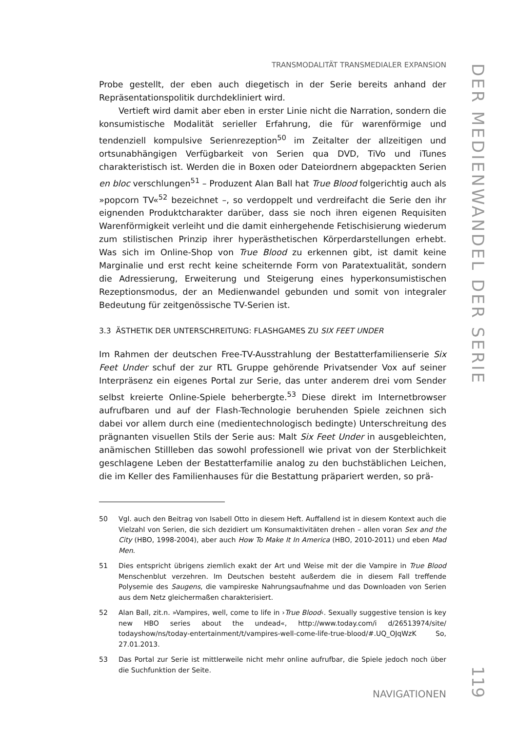TRANSMODALITÄT TRANSMEDIALER EXPANSION
Probe gestellt, der eben auch diegetisch in der Serie bereits anhand der Repräsentationspolitik durchdekliniert wird.
Vertieft wird damit aber eben in erster Linie nicht die Narration, sondern die konsumistische Modalität serieller Erfahrung, die für warenförmige und tendenziell kompulsive Serienrezeption<sup>50</sup> im Zeitalter der allzeitigen und ortsunabhängigen Verfügbarkeit von Serien qua DVD, TiVo und iTunes charakteristisch ist. Werden die in Boxen oder Dateiordnern abgepackten Serien en bloc verschlungen<sup>51</sup> – Produzent Alan Ball hat True Blood folgerichtig auch als »popcorn TV«<sup>52</sup> bezeichnet –, so verdoppelt und verdreifacht die Serie den ihr eignenden Produktcharakter darüber, dass sie noch ihren eigenen Requisiten Warenförmigkeit verleiht und die damit einhergehende Fetischisierung wiederum zum stilistischen Prinzip ihrer hyperästhetischen Körperdarstellungen erhebt. Was sich im Online-Shop von True Blood zu erkennen gibt, ist damit keine Marginalie und erst recht keine scheiternde Form von Paratextualität, sondern die Adressierung, Erweiterung und Steigerung eines hyperkonsumistischen Rezeptionsmodus, der an Medienwandel gebunden und somit von integraler Bedeutung für zeitgenössische TV-Serien ist.
3.3 ÄSTHETIK DER UNTERSCHREITUNG: FLASHGAMES ZU SIX FEET UNDER
Im Rahmen der deutschen Free-TV-Ausstrahlung der Bestatterfamilienserie Six Feet Under schuf der zur RTL Gruppe gehörende Privatsender Vox auf seiner Interpräsenz ein eigenes Portal zur Serie, das unter anderem drei vom Sender selbst kreierte Online-Spiele beherbergte.<sup>53</sup> Diese direkt im Internetbrowser aufrufbaren und auf der Flash-Technologie beruhenden Spiele zeichnen sich dabei vor allem durch eine (medientechnologisch bedingte) Unterschreitung des prägnanten visuellen Stils der Serie aus: Malt Six Feet Under in ausgebleichten, anämischen Stillleben das sowohl professionell wie privat von der Sterblichkeit geschlagene Leben der Bestatterfamilie analog zu den buchstäblichen Leichen, die im Keller des Familienhauses für die Bestattung präpariert werden, so prä-
50 Vgl. auch den Beitrag von Isabell Otto in diesem Heft. Auffallend ist in diesem Kontext auch die Vielzahl von Serien, die sich dezidiert um Konsumaktivitäten drehen – allen voran Sex and the City (HBO, 1998-2004), aber auch How To Make It In America (HBO, 2010-2011) und eben Mad Men.
51 Dies entspricht übrigens ziemlich exakt der Art und Weise mit der die Vampire in True Blood Menschenblut verzehren. Im Deutschen besteht außerdem die in diesem Fall treffende Polysemie des Saugens, die vampireske Nahrungsaufnahme und das Downloaden von Serien aus dem Netz gleichermaßen charakterisiert.
52 Alan Ball, zit.n. »Vampires, well, come to life in ›True Blood‹. Sexually suggestive tension is key new HBO series about the undead«, http://www.today.com/i d/26513974/site/ todayshow/ns/today-entertainment/t/vampires-well-come-life-true-blood/#.UQ_OJqWzK So, 27.01.2013.
53 Das Portal zur Serie ist mittlerweile nicht mehr online aufrufbar, die Spiele jedoch noch über die Suchfunktion der Seite.
NAVIGATIONEN
DER MEDIENWANDEL DER SERIE
119